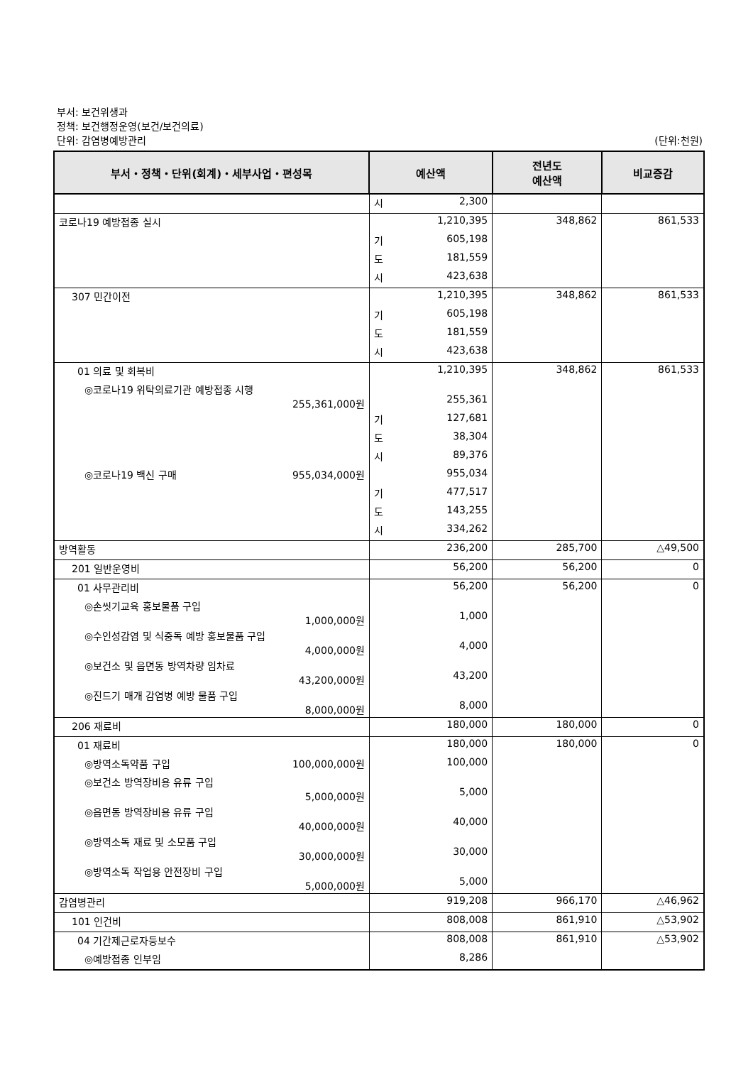부서: 보건위생과
정책: 보건행정운영(보건/보건의료)
단위: 감염병예방관리 (단위:천원)
| 부서・정책・단위(회계)・세부사업・편성목 | 예산액 | 전년도 예산액 | 비교증감 |
| --- | --- | --- | --- |
| | 시 2,300 | | |
| 코로나19 예방접종 실시 | 1,210,395 | 348,862 | 861,533 |
| | 기 605,198 | | |
| | 도 181,559 | | |
| | 시 423,638 | | |
| 307 민간이전 | 1,210,395 | 348,862 | 861,533 |
| | 기 605,198 | | |
| | 도 181,559 | | |
| | 시 423,638 | | |
| 01 의료 및 회복비 | 1,210,395 | 348,862 | 861,533 |
| ◎코로나19 위탁의료기관 예방접종 시행 255,361,000원 | 255,361 | | |
| | 기 127,681 | | |
| | 도 38,304 | | |
| | 시 89,376 | | |
| ◎코로나19 백신 구매 955,034,000원 | 955,034 | | |
| | 기 477,517 | | |
| | 도 143,255 | | |
| | 시 334,262 | | |
| 방역활동 | 236,200 | 285,700 | △49,500 |
| 201 일반운영비 | 56,200 | 56,200 | 0 |
| 01 사무관리비 | 56,200 | 56,200 | 0 |
| ◎손씻기교육 홍보물품 구입 1,000,000원 | 1,000 | | |
| ◎수인성감염 및 식중독 예방 홍보물품 구입 4,000,000원 | 4,000 | | |
| ◎보건소 및 읍면동 방역차량 임차료 43,200,000원 | 43,200 | | |
| ◎진드기 매개 감염병 예방 물품 구입 8,000,000원 | 8,000 | | |
| 206 재료비 | 180,000 | 180,000 | 0 |
| 01 재료비 | 180,000 | 180,000 | 0 |
| ◎방역소독약품 구입 100,000,000원 | 100,000 | | |
| ◎보건소 방역장비용 유류 구입 5,000,000원 | 5,000 | | |
| ◎읍면동 방역장비용 유류 구입 40,000,000원 | 40,000 | | |
| ◎방역소독 재료 및 소모품 구입 30,000,000원 | 30,000 | | |
| ◎방역소독 작업용 안전장비 구입 5,000,000원 | 5,000 | | |
| 감염병관리 | 919,208 | 966,170 | △46,962 |
| 101 인건비 | 808,008 | 861,910 | △53,902 |
| 04 기간제근로자등보수 | 808,008 | 861,910 | △53,902 |
| ◎예방접종 인부임 | 8,286 | | |